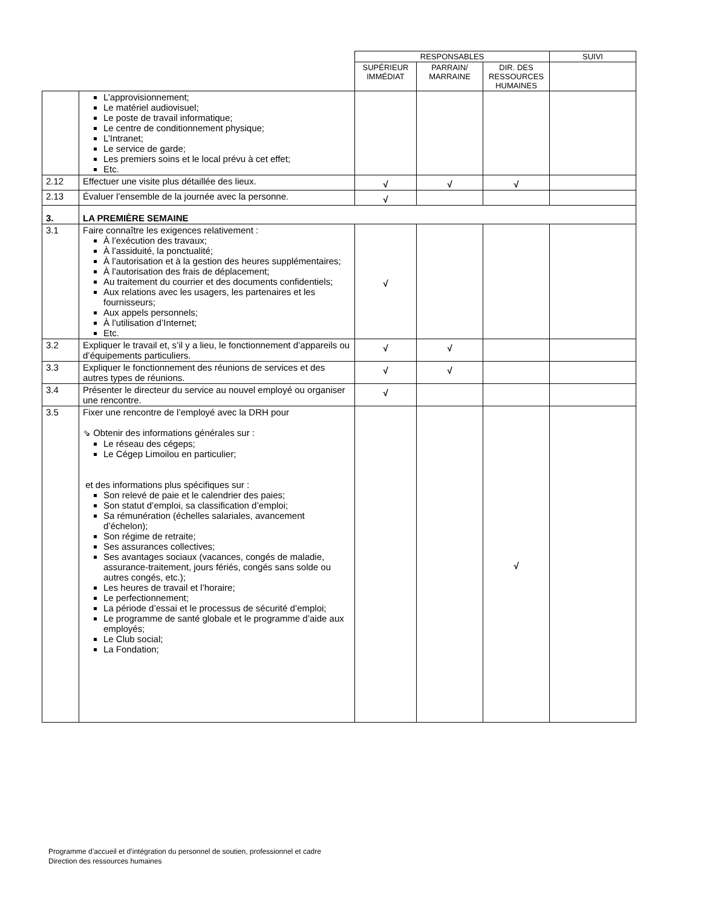| | | RESPONSABLES | | | SUIVI |
| --- | --- | --- | --- | --- | --- |
| | | SUPÉRIEUR IMMÉDIAT | PARRAIN/ MARRAINE | DIR. DES RESSOURCES HUMAINES | |
| | L’approvisionnement; Le matériel audiovisuel; Le poste de travail informatique; Le centre de conditionnement physique; L’Intranet; Le service de garde; Les premiers soins et le local prévu à cet effet; Etc. | | | | |
| 2.12 | Effectuer une visite plus détaillée des lieux. | √ | √ | √ | |
| 2.13 | Évaluer l’ensemble de la journée avec la personne. | √ | | | |
| 3. | LA PREMIÈRE SEMAINE | | | | |
| 3.1 | Faire connaître les exigences relativement : À l’exécution des travaux; À l’assiduité, la ponctualité; À l’autorisation et à la gestion des heures supplémentaires; À l’autorisation des frais de déplacement; Au traitement du courrier et des documents confidentiels; Aux relations avec les usagers, les partenaires et les fournisseurs; Aux appels personnels; À l’utilisation d’Internet; Etc. | √ | | | |
| 3.2 | Expliquer le travail et, s’il y a lieu, le fonctionnement d’appareils ou d’équipements particuliers. | √ | √ | | |
| 3.3 | Expliquer le fonctionnement des réunions de services et des autres types de réunions. | √ | √ | | |
| 3.4 | Présenter le directeur du service au nouvel employé ou organiser une rencontre. | √ | | | |
| 3.5 | Fixer une rencontre de l’employé avec la DRH pour ⇘ Obtenir des informations générales sur : Le réseau des cégeps; Le Cégep Limoilou en particulier; et des informations plus spécifiques sur : Son relevé de paie et le calendrier des paies; Son statut d’emploi, sa classification d’emploi; Sa rémunération (échelles salariales, avancement d’échelon); Son régime de retraite; Ses assurances collectives; Ses avantages sociaux (vacances, congés de maladie, assurance-traitement, jours fériés, congés sans solde ou autres congés, etc.); Les heures de travail et l’horaire; Le perfectionnement; La période d’essai et le processus de sécurité d’emploi; Le programme de santé globale et le programme d’aide aux employés; Le Club social; La Fondation; | | | √ | |
Programme d’accueil et d’intégration du personnel de soutien, professionnel et cadre
Direction des ressources humaines